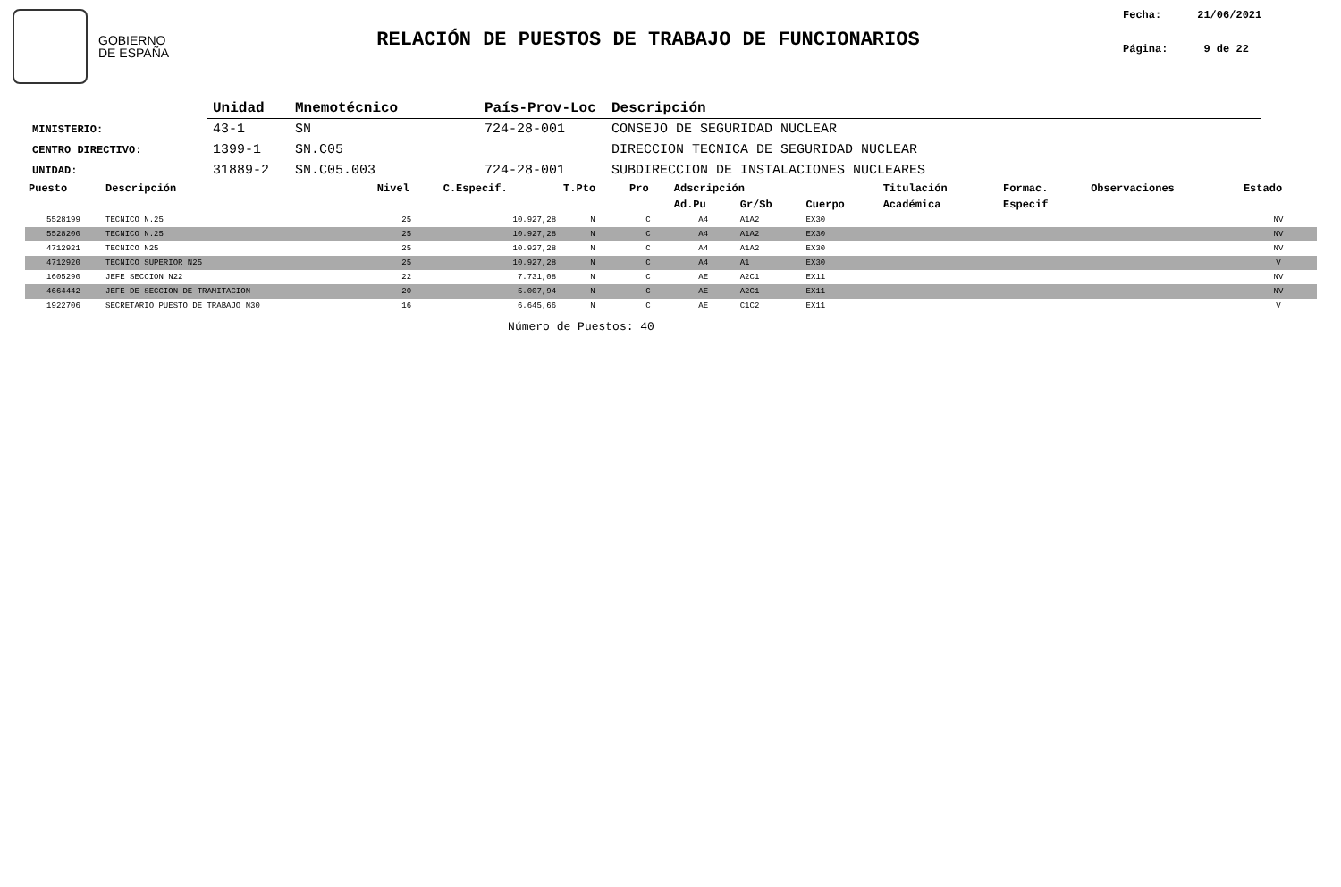GOBIERNO
DE ESPAÑA
RELACIÓN DE PUESTOS DE TRABAJO DE FUNCIONARIOS
Fecha: 21/06/2021
Página: 9 de 22
| | Unidad | Mnemotécnico | País-Prov-Loc | Descripción |
| --- | --- | --- | --- | --- |
| MINISTERIO: | 43-1 | SN | 724-28-001 | CONSEJO DE SEGURIDAD NUCLEAR |
| CENTRO DIRECTIVO: | 1399-1 | SN.C05 | | DIRECCION TECNICA DE SEGURIDAD NUCLEAR |
| UNIDAD: | 31889-2 | SN.C05.003 | 724-28-001 | SUBDIRECCION DE INSTALACIONES NUCLEARES |
| Puesto | Descripción | Nivel | C.Especif. | T.Pto | Pro | Adscripción | | | Titulación | Formac. | Observaciones | Estado |
| --- | --- | --- | --- | --- | --- | --- | --- | --- | --- | --- | --- | --- |
| | | | | | | Ad.Pu | Gr/Sb | Cuerpo | Académica | Especif | | |
| 5528199 | TECNICO N.25 | 25 | 10.927,28 | N | C | A4 | A1A2 | EX30 | | | | NV |
| 5528200 | TECNICO N.25 | 25 | 10.927,28 | N | C | A4 | A1A2 | EX30 | | | | NV |
| 4712921 | TECNICO N25 | 25 | 10.927,28 | N | C | A4 | A1A2 | EX30 | | | | NV |
| 4712920 | TECNICO SUPERIOR N25 | 25 | 10.927,28 | N | C | A4 | A1 | EX30 | | | | V |
| 1605290 | JEFE SECCION N22 | 22 | 7.731,08 | N | C | AE | A2C1 | EX11 | | | | NV |
| 4664442 | JEFE DE SECCION DE TRAMITACION | 20 | 5.007,94 | N | C | AE | A2C1 | EX11 | | | | NV |
| 1922706 | SECRETARIO PUESTO DE TRABAJO N30 | 16 | 6.645,66 | N | C | AE | C1C2 | EX11 | | | | V |
Número de Puestos: 40